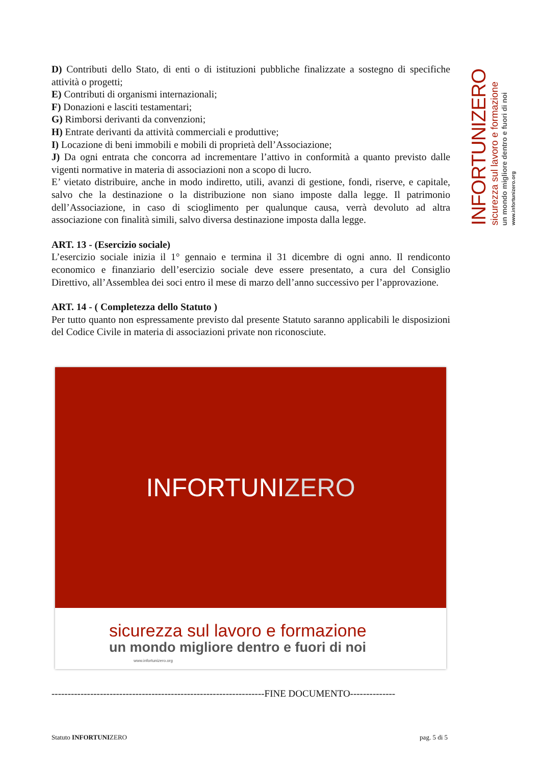D) Contributi dello Stato, di enti o di istituzioni pubbliche finalizzate a sostegno di specifiche attività o progetti;
E) Contributi di organismi internazionali;
F) Donazioni e lasciti testamentari;
G) Rimborsi derivanti da convenzioni;
H) Entrate derivanti da attività commerciali e produttive;
I) Locazione di beni immobili e mobili di proprietà dell’Associazione;
J) Da ogni entrata che concorra ad incrementare l’attivo in conformità a quanto previsto dalle vigenti normative in materia di associazioni non a scopo di lucro.
E’ vietato distribuire, anche in modo indiretto, utili, avanzi di gestione, fondi, riserve, e capitale, salvo che la destinazione o la distribuzione non siano imposte dalla legge. Il patrimonio dell’Associazione, in caso di scioglimento per qualunque causa, verrà devoluto ad altra associazione con finalità simili, salvo diversa destinazione imposta dalla legge.
ART. 13 - (Esercizio sociale)
L’esercizio sociale inizia il 1° gennaio e termina il 31 dicembre di ogni anno. Il rendiconto economico e finanziario dell’esercizio sociale deve essere presentato, a cura del Consiglio Direttivo, all’Assemblea dei soci entro il mese di marzo dell’anno successivo per l’approvazione.
ART. 14 - ( Completezza dello Statuto )
Per tutto quanto non espressamente previsto dal presente Statuto saranno applicabili le disposizioni del Codice Civile in materia di associazioni private non riconosciute.
INFORTUNI ZERO
sicurezza sul lavoro e formazione
un mondo migliore dentro e fuori di noi
www.infortunizero.org
------------------------------------------------------------------FINE DOCUMENTO--------------
Statuto INFORTUNIZERO pag. 5 di 5
INFORTUNIZERO
sicurezza sul lavoro e formazione
un mondo migliore dentro e fuori di noi
www.infortunizero.org